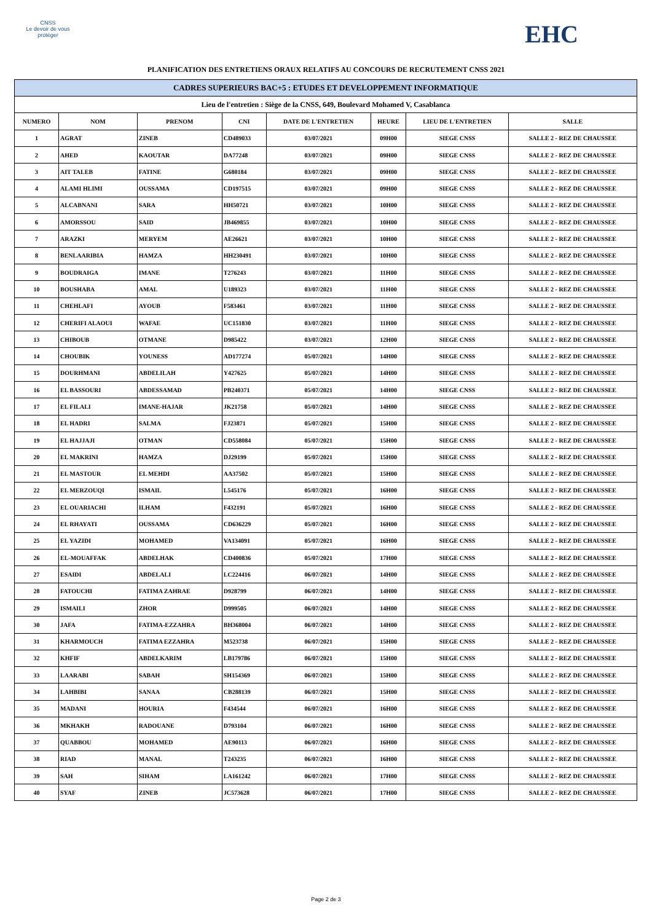CNSS
Le devoir de vous protéger
EHC
PLANIFICATION DES ENTRETIENS ORAUX RELATIFS AU CONCOURS DE RECRUTEMENT CNSS 2021
| CADRES SUPERIEURS BAC+5 : ETUDES ET DEVELOPPEMENT INFORMATIQUE | | | | | | | |
| Lieu de l'entretien : Siège de la CNSS, 649, Boulevard Mohamed V, Casablanca | | | | | | | |
| NUMERO | NOM | PRENOM | CNI | DATE DE L'ENTRETIEN | HEURE | LIEU DE L'ENTRETIEN | SALLE |
| 1 | AGRAT | ZINEB | CD489033 | 03/07/2021 | 09H00 | SIEGE CNSS | SALLE 2 - REZ DE CHAUSSEE |
| 2 | AHED | KAOUTAR | DA77248 | 03/07/2021 | 09H00 | SIEGE CNSS | SALLE 2 - REZ DE CHAUSSEE |
| 3 | AIT TALEB | FATINE | G680184 | 03/07/2021 | 09H00 | SIEGE CNSS | SALLE 2 - REZ DE CHAUSSEE |
| 4 | ALAMI HLIMI | OUSSAMA | CD197515 | 03/07/2021 | 09H00 | SIEGE CNSS | SALLE 2 - REZ DE CHAUSSEE |
| 5 | ALCABNANI | SARA | HH50721 | 03/07/2021 | 10H00 | SIEGE CNSS | SALLE 2 - REZ DE CHAUSSEE |
| 6 | AMORSSOU | SAID | JB469855 | 03/07/2021 | 10H00 | SIEGE CNSS | SALLE 2 - REZ DE CHAUSSEE |
| 7 | ARAZKI | MERYEM | AE26621 | 03/07/2021 | 10H00 | SIEGE CNSS | SALLE 2 - REZ DE CHAUSSEE |
| 8 | BENLAARIBIA | HAMZA | HH230491 | 03/07/2021 | 10H00 | SIEGE CNSS | SALLE 2 - REZ DE CHAUSSEE |
| 9 | BOUDRAIGA | IMANE | T276243 | 03/07/2021 | 11H00 | SIEGE CNSS | SALLE 2 - REZ DE CHAUSSEE |
| 10 | BOUSHABA | AMAL | U189323 | 03/07/2021 | 11H00 | SIEGE CNSS | SALLE 2 - REZ DE CHAUSSEE |
| 11 | CHEHLAFI | AYOUB | F583461 | 03/07/2021 | 11H00 | SIEGE CNSS | SALLE 2 - REZ DE CHAUSSEE |
| 12 | CHERIFI ALAOUI | WAFAE | UC151830 | 03/07/2021 | 11H00 | SIEGE CNSS | SALLE 2 - REZ DE CHAUSSEE |
| 13 | CHIBOUB | OTMANE | D985422 | 03/07/2021 | 12H00 | SIEGE CNSS | SALLE 2 - REZ DE CHAUSSEE |
| 14 | CHOUBIK | YOUNESS | AD177274 | 05/07/2021 | 14H00 | SIEGE CNSS | SALLE 2 - REZ DE CHAUSSEE |
| 15 | DOURHMANI | ABDELILAH | Y427625 | 05/07/2021 | 14H00 | SIEGE CNSS | SALLE 2 - REZ DE CHAUSSEE |
| 16 | EL BASSOURI | ABDESSAMAD | PB240371 | 05/07/2021 | 14H00 | SIEGE CNSS | SALLE 2 - REZ DE CHAUSSEE |
| 17 | EL FILALI | IMANE-HAJAR | JK21758 | 05/07/2021 | 14H00 | SIEGE CNSS | SALLE 2 - REZ DE CHAUSSEE |
| 18 | EL HADRI | SALMA | FJ23871 | 05/07/2021 | 15H00 | SIEGE CNSS | SALLE 2 - REZ DE CHAUSSEE |
| 19 | EL HAJJAJI | OTMAN | CD558084 | 05/07/2021 | 15H00 | SIEGE CNSS | SALLE 2 - REZ DE CHAUSSEE |
| 20 | EL MAKRINI | HAMZA | DJ29199 | 05/07/2021 | 15H00 | SIEGE CNSS | SALLE 2 - REZ DE CHAUSSEE |
| 21 | EL MASTOUR | EL MEHDI | AA37502 | 05/07/2021 | 15H00 | SIEGE CNSS | SALLE 2 - REZ DE CHAUSSEE |
| 22 | EL MERZOUQI | ISMAIL | L545176 | 05/07/2021 | 16H00 | SIEGE CNSS | SALLE 2 - REZ DE CHAUSSEE |
| 23 | EL OUARIACHI | ILHAM | F432191 | 05/07/2021 | 16H00 | SIEGE CNSS | SALLE 2 - REZ DE CHAUSSEE |
| 24 | EL RHAYATI | OUSSAMA | CD636229 | 05/07/2021 | 16H00 | SIEGE CNSS | SALLE 2 - REZ DE CHAUSSEE |
| 25 | EL YAZIDI | MOHAMED | VA134091 | 05/07/2021 | 16H00 | SIEGE CNSS | SALLE 2 - REZ DE CHAUSSEE |
| 26 | EL-MOUAFFAK | ABDELHAK | CD400836 | 05/07/2021 | 17H00 | SIEGE CNSS | SALLE 2 - REZ DE CHAUSSEE |
| 27 | ESAIDI | ABDELALI | LC224416 | 06/07/2021 | 14H00 | SIEGE CNSS | SALLE 2 - REZ DE CHAUSSEE |
| 28 | FATOUCHI | FATIMA ZAHRAE | D928799 | 06/07/2021 | 14H00 | SIEGE CNSS | SALLE 2 - REZ DE CHAUSSEE |
| 29 | ISMAILI | ZHOR | D999505 | 06/07/2021 | 14H00 | SIEGE CNSS | SALLE 2 - REZ DE CHAUSSEE |
| 30 | JAFA | FATIMA-EZZAHRA | BH368004 | 06/07/2021 | 14H00 | SIEGE CNSS | SALLE 2 - REZ DE CHAUSSEE |
| 31 | KHARMOUCH | FATIMA EZZAHRA | M523738 | 06/07/2021 | 15H00 | SIEGE CNSS | SALLE 2 - REZ DE CHAUSSEE |
| 32 | KHFIF | ABDELKARIM | LB179786 | 06/07/2021 | 15H00 | SIEGE CNSS | SALLE 2 - REZ DE CHAUSSEE |
| 33 | LAARABI | SABAH | SH154369 | 06/07/2021 | 15H00 | SIEGE CNSS | SALLE 2 - REZ DE CHAUSSEE |
| 34 | LAHBIBI | SANAA | CB288139 | 06/07/2021 | 15H00 | SIEGE CNSS | SALLE 2 - REZ DE CHAUSSEE |
| 35 | MADANI | HOURIA | F434544 | 06/07/2021 | 16H00 | SIEGE CNSS | SALLE 2 - REZ DE CHAUSSEE |
| 36 | MKHAKH | RADOUANE | D793104 | 06/07/2021 | 16H00 | SIEGE CNSS | SALLE 2 - REZ DE CHAUSSEE |
| 37 | QUABBOU | MOHAMED | AE90113 | 06/07/2021 | 16H00 | SIEGE CNSS | SALLE 2 - REZ DE CHAUSSEE |
| 38 | RIAD | MANAL | T243235 | 06/07/2021 | 16H00 | SIEGE CNSS | SALLE 2 - REZ DE CHAUSSEE |
| 39 | SAH | SIHAM | LA161242 | 06/07/2021 | 17H00 | SIEGE CNSS | SALLE 2 - REZ DE CHAUSSEE |
| 40 | SYAF | ZINEB | JC573628 | 06/07/2021 | 17H00 | SIEGE CNSS | SALLE 2 - REZ DE CHAUSSEE |
Page 2 de 3